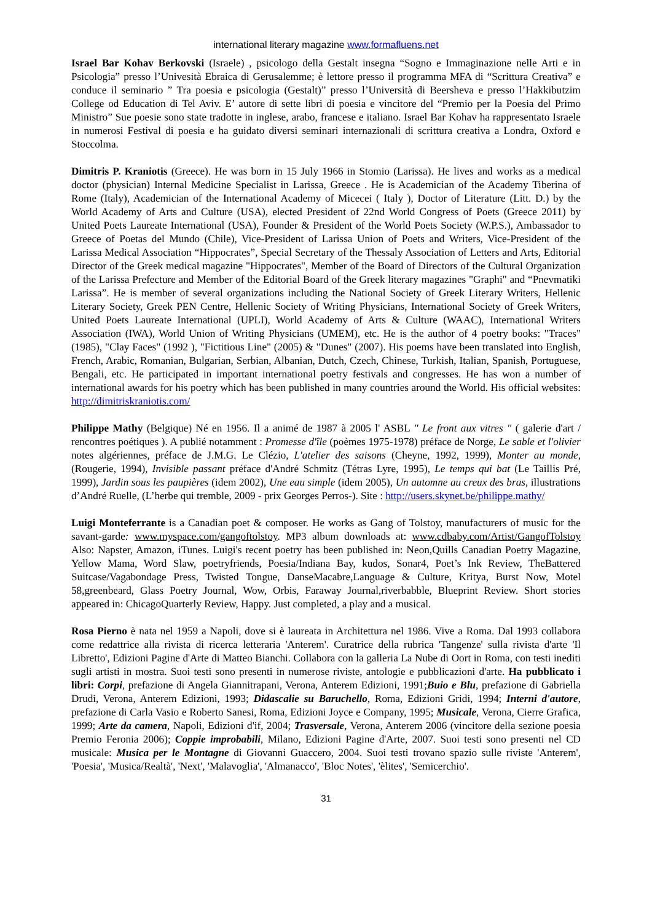international literary magazine www.formafluens.net
Israel Bar Kohav Berkovski (Israele) , psicologo della Gestalt insegna “Sogno e Immaginazione nelle Arti e in Psicologia” presso l’Univesità Ebraica di Gerusalemme; è lettore presso il programma MFA di “Scrittura Creativa” e conduce il seminario ” Tra poesia e psicologia (Gestalt)” presso l’Università di Beersheva e presso l’Hakkibutzim College od Education di Tel Aviv. E’ autore di sette libri di poesia e vincitore del “Premio per la Poesia del Primo Ministro” Sue poesie sono state tradotte in inglese, arabo, francese e italiano. Israel Bar Kohav ha rappresentato Israele in numerosi Festival di poesia e ha guidato diversi seminari internazionali di scrittura creativa a Londra, Oxford e Stoccolma.
Dimitris P. Kraniotis (Greece). He was born in 15 July 1966 in Stomio (Larissa). He lives and works as a medical doctor (physician) Internal Medicine Specialist in Larissa, Greece . He is Academician of the Academy Tiberina of Rome (Italy), Academician of the International Academy of Micecei ( Italy ), Doctor of Literature (Litt. D.) by the World Academy of Arts and Culture (USA), elected President of 22nd World Congress of Poets (Greece 2011) by United Poets Laureate International (USA), Founder & President of the World Poets Society (W.P.S.), Ambassador to Greece of Poetas del Mundo (Chile), Vice-President of Larissa Union of Poets and Writers, Vice-President of the Larissa Medical Association “Hippocrates”, Special Secretary of the Thessaly Association of Letters and Arts, Editorial Director of the Greek medical magazine "Hippocrates", Member of the Board of Directors of the Cultural Organization of the Larissa Prefecture and Member of the Editorial Board of the Greek literary magazines "Graphi" and “Pnevmatiki Larissa”. He is member of several organizations including the National Society of Greek Literary Writers, Hellenic Literary Society, Greek PEN Centre, Hellenic Society of Writing Physicians, International Society of Greek Writers, United Poets Laureate International (UPLI), World Academy of Arts & Culture (WAAC), International Writers Association (IWA), World Union of Writing Physicians (UMEM), etc. He is the author of 4 poetry books: "Traces" (1985), "Clay Faces" (1992 ), "Fictitious Line" (2005) & "Dunes" (2007). His poems have been translated into English, French, Arabic, Romanian, Bulgarian, Serbian, Albanian, Dutch, Czech, Chinese, Turkish, Italian, Spanish, Portuguese, Bengali, etc. He participated in important international poetry festivals and congresses. He has won a number of international awards for his poetry which has been published in many countries around the World. His official websites: http://dimitriskraniotis.com/
Philippe Mathy (Belgique) Né en 1956. Il a animé de 1987 à 2005 l' ASBL " Le front aux vitres " ( galerie d'art / rencontres poétiques ). A publié notamment : Promesse d'île (poèmes 1975-1978) préface de Norge, Le sable et l'olivier notes algériennes, préface de J.M.G. Le Clézio, L'atelier des saisons (Cheyne, 1992, 1999), Monter au monde, (Rougerie, 1994), Invisible passant préface d'André Schmitz (Tétras Lyre, 1995), Le temps qui bat (Le Taillis Pré, 1999), Jardin sous les paupières (idem 2002), Une eau simple (idem 2005), Un automne au creux des bras, illustrations d’André Ruelle, (L’herbe qui tremble, 2009 - prix Georges Perros-). Site : http://users.skynet.be/philippe.mathy/
Luigi Monteferrante is a Canadian poet & composer. He works as Gang of Tolstoy, manufacturers of music for the savant-garde: www.myspace.com/gangoftolstoy. MP3 album downloads at: www.cdbaby.com/Artist/GangofTolstoy Also: Napster, Amazon, iTunes. Luigi's recent poetry has been published in: Neon,Quills Canadian Poetry Magazine, Yellow Mama, Word Slaw, poetryfriends, Poesia/Indiana Bay, kudos, Sonar4, Poet’s Ink Review, TheBattered Suitcase/Vagabondage Press, Twisted Tongue, DanseMacabre,Language & Culture, Kritya, Burst Now, Motel 58,greenbeard, Glass Poetry Journal, Wow, Orbis, Faraway Journal,riverbabble, Blueprint Review. Short stories appeared in: ChicagoQuarterly Review, Happy. Just completed, a play and a musical.
Rosa Pierno è nata nel 1959 a Napoli, dove si è laureata in Architettura nel 1986. Vive a Roma. Dal 1993 collabora come redattrice alla rivista di ricerca letteraria 'Anterem'. Curatrice della rubrica 'Tangenze' sulla rivista d'arte 'Il Libretto', Edizioni Pagine d'Arte di Matteo Bianchi. Collabora con la galleria La Nube di Oort in Roma, con testi inediti sugli artisti in mostra. Suoi testi sono presenti in numerose riviste, antologie e pubblicazioni d'arte. Ha pubblicato i libri: Corpi, prefazione di Angela Giannitrapani, Verona, Anterem Edizioni, 1991;Buio e Blu, prefazione di Gabriella Drudi, Verona, Anterem Edizioni, 1993; Didascalie su Baruchello, Roma, Edizioni Gridi, 1994; Interni d'autore, prefazione di Carla Vasio e Roberto Sanesi, Roma, Edizioni Joyce e Company, 1995; Musicale, Verona, Cierre Grafica, 1999; Arte da camera, Napoli, Edizioni d'if, 2004; Trasversale, Verona, Anterem 2006 (vincitore della sezione poesia Premio Feronia 2006); Coppie improbabili, Milano, Edizioni Pagine d'Arte, 2007. Suoi testi sono presenti nel CD musicale: Musica per le Montagne di Giovanni Guaccero, 2004. Suoi testi trovano spazio sulle riviste 'Anterem', 'Poesia', 'Musica/Realtà', 'Next', 'Malavoglia', 'Almanacco', 'Bloc Notes', 'èlites', 'Semicerchio'.
31